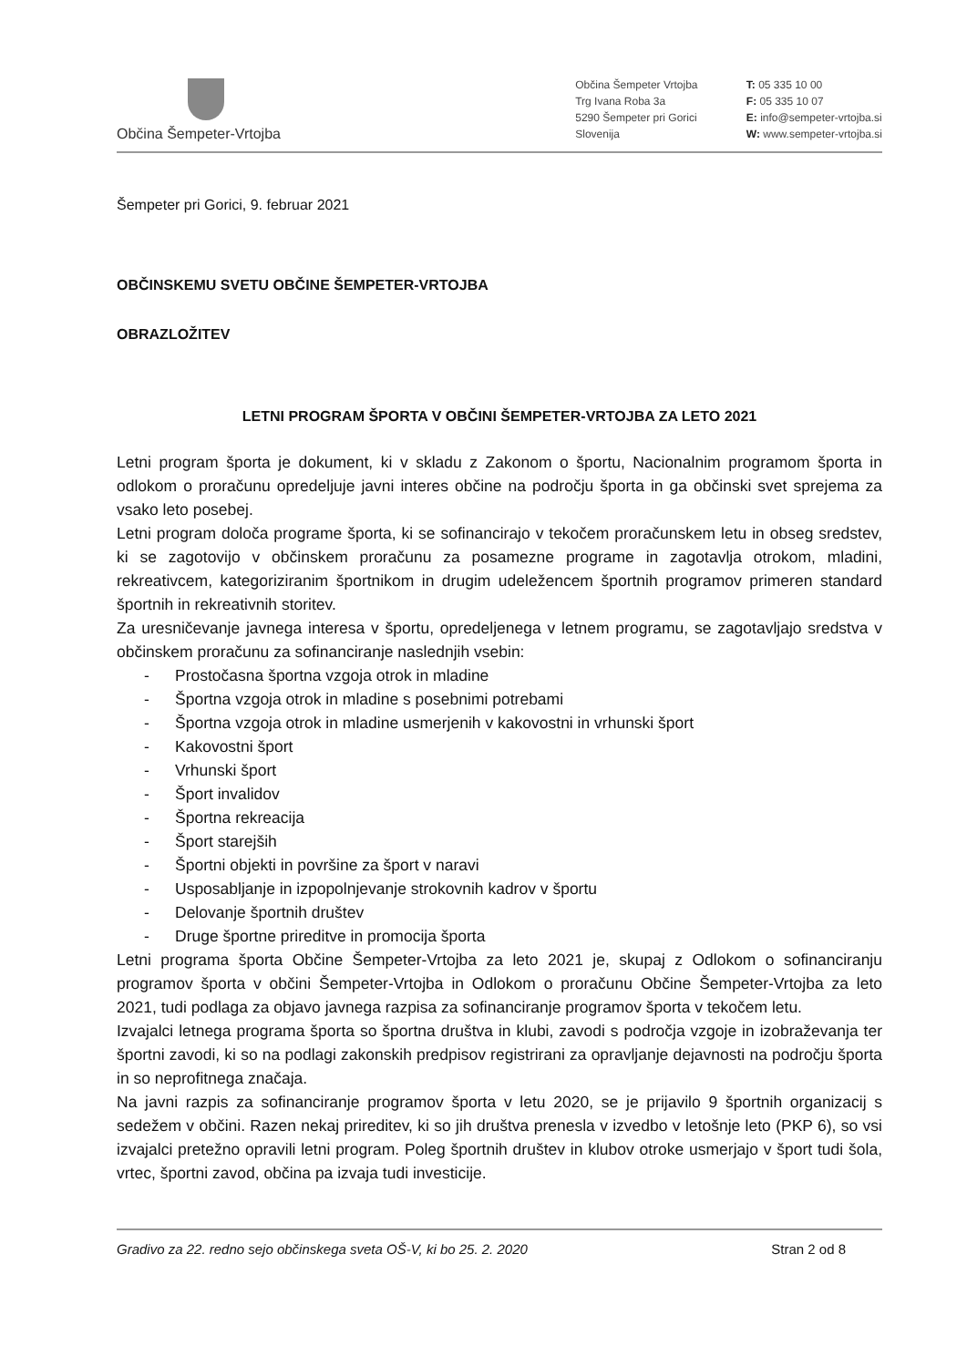Občina Šempeter-Vrtojba
Občina Šempeter Vrtojba
Trg Ivana Roba 3a
5290 Šempeter pri Gorici
Slovenija
T: 05 335 10 00
F: 05 335 10 07
E: info@sempeter-vrtojba.si
W: www.sempeter-vrtojba.si
Šempeter pri Gorici, 9. februar 2021
OBČINSKEMU SVETU OBČINE ŠEMPETER-VRTOJBA
OBRAZLOŽITEV
LETNI PROGRAM ŠPORTA V OBČINI ŠEMPETER-VRTOJBA ZA LETO 2021
Letni program športa je dokument, ki v skladu z Zakonom o športu, Nacionalnim programom športa in odlokom o proračunu opredeljuje javni interes občine na področju športa in ga občinski svet sprejema za vsako leto posebej.
Letni program določa programe športa, ki se sofinancirajo v tekočem proračunskem letu in obseg sredstev, ki se zagotovijo v občinskem proračunu za posamezne programe in zagotavlja otrokom, mladini, rekreativcem, kategoriziranim športnikom in drugim udeležencem športnih programov primeren standard športnih in rekreativnih storitev.
Za uresničevanje javnega interesa v športu, opredeljenega v letnem programu, se zagotavljajo sredstva v občinskem proračunu za sofinanciranje naslednjih vsebin:
- Prostočasna športna vzgoja otrok in mladine
- Športna vzgoja otrok in mladine s posebnimi potrebami
- Športna vzgoja otrok in mladine usmerjenih v kakovostni in vrhunski šport
- Kakovostni šport
- Vrhunski šport
- Šport invalidov
- Športna rekreacija
- Šport starejših
- Športni objekti in površine za šport v naravi
- Usposabljanje in izpopolnjevanje strokovnih kadrov v športu
- Delovanje športnih društev
- Druge športne prireditve in promocija športa
Letni programa športa Občine Šempeter-Vrtojba za leto 2021 je, skupaj z Odlokom o sofinanciranju programov športa v občini Šempeter-Vrtojba in Odlokom o proračunu Občine Šempeter-Vrtojba za leto 2021, tudi podlaga za objavo javnega razpisa za sofinanciranje programov športa v tekočem letu.
Izvajalci letnega programa športa so športna društva in klubi, zavodi s področja vzgoje in izobraževanja ter športni zavodi, ki so na podlagi zakonskih predpisov registrirani za opravljanje dejavnosti na področju športa in so neprofitnega značaja.
Na javni razpis za sofinanciranje programov športa v letu 2020, se je prijavilo 9 športnih organizacij s sedežem v občini. Razen nekaj prireditev, ki so jih društva prenesla v izvedbo v letošnje leto (PKP 6), so vsi izvajalci pretežno opravili letni program. Poleg športnih društev in klubov otroke usmerjajo v šport tudi šola, vrtec, športni zavod, občina pa izvaja tudi investicije.
Gradivo za 22. redno sejo občinskega sveta OŠ-V, ki bo 25. 2. 2020 Stran 2 od 8